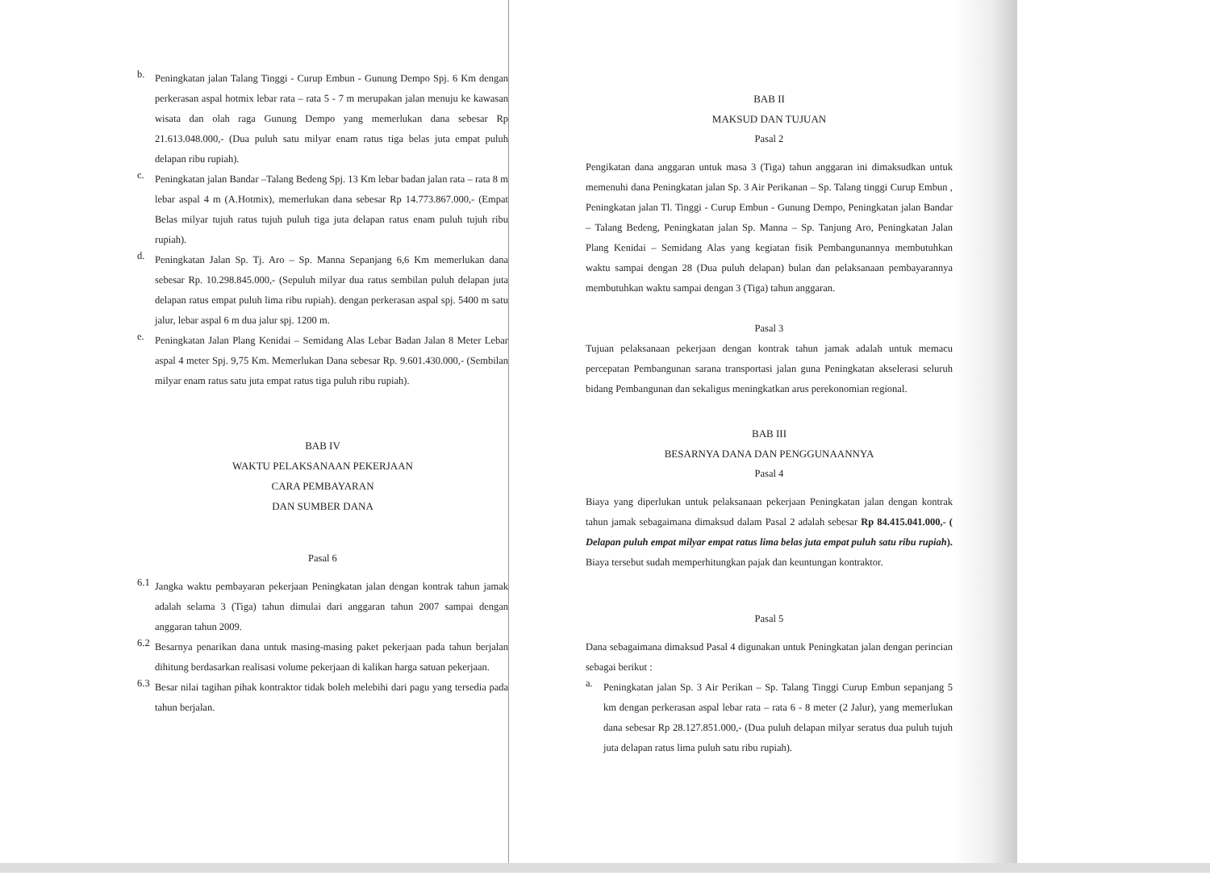b.
Peningkatan jalan Talang Tinggi - Curup Embun - Gunung Dempo Spj. 6 Km dengan perkerasan aspal hotmix lebar rata – rata 5 - 7 m merupakan jalan menuju ke kawasan wisata dan olah raga Gunung Dempo yang memerlukan dana sebesar Rp 21.613.048.000,- (Dua puluh satu milyar enam ratus tiga belas juta empat puluh delapan ribu rupiah).
c.
Peningkatan jalan Bandar –Talang Bedeng Spj. 13 Km lebar badan jalan rata – rata 8 m lebar aspal 4 m (A.Hotmix), memerlukan dana sebesar Rp 14.773.867.000,- (Empat Belas milyar tujuh ratus tujuh puluh tiga juta delapan ratus enam puluh tujuh ribu rupiah).
d.
Peningkatan Jalan Sp. Tj. Aro – Sp. Manna Sepanjang 6,6 Km memerlukan dana sebesar Rp. 10.298.845.000,- (Sepuluh milyar dua ratus sembilan puluh delapan juta delapan ratus empat puluh lima ribu rupiah). dengan perkerasan aspal spj. 5400 m satu jalur, lebar aspal 6 m dua jalur spj. 1200 m.
e.
Peningkatan Jalan Plang Kenidai – Semidang Alas Lebar Badan Jalan 8 Meter Lebar aspal 4 meter Spj. 9,75 Km. Memerlukan Dana sebesar Rp. 9.601.430.000,- (Sembilan milyar enam ratus satu juta empat ratus tiga puluh ribu rupiah).
BAB IV
WAKTU PELAKSANAAN PEKERJAAN
CARA PEMBAYARAN
DAN SUMBER DANA
Pasal 6
6.1
Jangka waktu pembayaran pekerjaan Peningkatan jalan dengan kontrak tahun jamak adalah selama 3 (Tiga) tahun dimulai dari anggaran tahun 2007 sampai dengan anggaran tahun 2009.
6.2
Besarnya penarikan dana untuk masing-masing paket pekerjaan pada tahun berjalan dihitung berdasarkan realisasi volume pekerjaan di kalikan harga satuan pekerjaan.
6.3
Besar nilai tagihan pihak kontraktor tidak boleh melebihi dari pagu yang tersedia pada tahun berjalan.
BAB II
MAKSUD DAN TUJUAN
Pasal 2
Pengikatan dana anggaran untuk masa 3 (Tiga) tahun anggaran ini dimaksudkan untuk memenuhi dana Peningkatan jalan Sp. 3 Air Perikanan – Sp. Talang tinggi Curup Embun , Peningkatan jalan Tl. Tinggi - Curup Embun - Gunung Dempo, Peningkatan jalan Bandar – Talang Bedeng, Peningkatan jalan Sp. Manna – Sp. Tanjung Aro, Peningkatan Jalan Plang Kenidai – Semidang Alas yang kegiatan fisik Pembangunannya membutuhkan waktu sampai dengan 28 (Dua puluh delapan) bulan dan pelaksanaan pembayarannya membutuhkan waktu sampai dengan 3 (Tiga) tahun anggaran.
Pasal 3
Tujuan pelaksanaan pekerjaan dengan kontrak tahun jamak adalah untuk memacu percepatan Pembangunan sarana transportasi jalan guna Peningkatan akselerasi seluruh bidang Pembangunan dan sekaligus meningkatkan arus perekonomian regional.
BAB III
BESARNYA DANA DAN PENGGUNAANNYA
Pasal 4
Biaya yang diperlukan untuk pelaksanaan pekerjaan Peningkatan jalan dengan kontrak tahun jamak sebagaimana dimaksud dalam Pasal 2 adalah sebesar Rp 84.415.041.000,- ( Delapan puluh empat milyar empat ratus lima belas juta empat puluh satu ribu rupiah). Biaya tersebut sudah memperhitungkan pajak dan keuntungan kontraktor.
Pasal 5
Dana sebagaimana dimaksud Pasal 4 digunakan untuk Peningkatan jalan dengan perincian sebagai berikut :
a.
Peningkatan jalan Sp. 3 Air Perikan – Sp. Talang Tinggi Curup Embun sepanjang 5 km dengan perkerasan aspal lebar rata – rata 6 - 8 meter (2 Jalur), yang memerlukan dana sebesar Rp 28.127.851.000,- (Dua puluh delapan milyar seratus dua puluh tujuh juta delapan ratus lima puluh satu ribu rupiah).